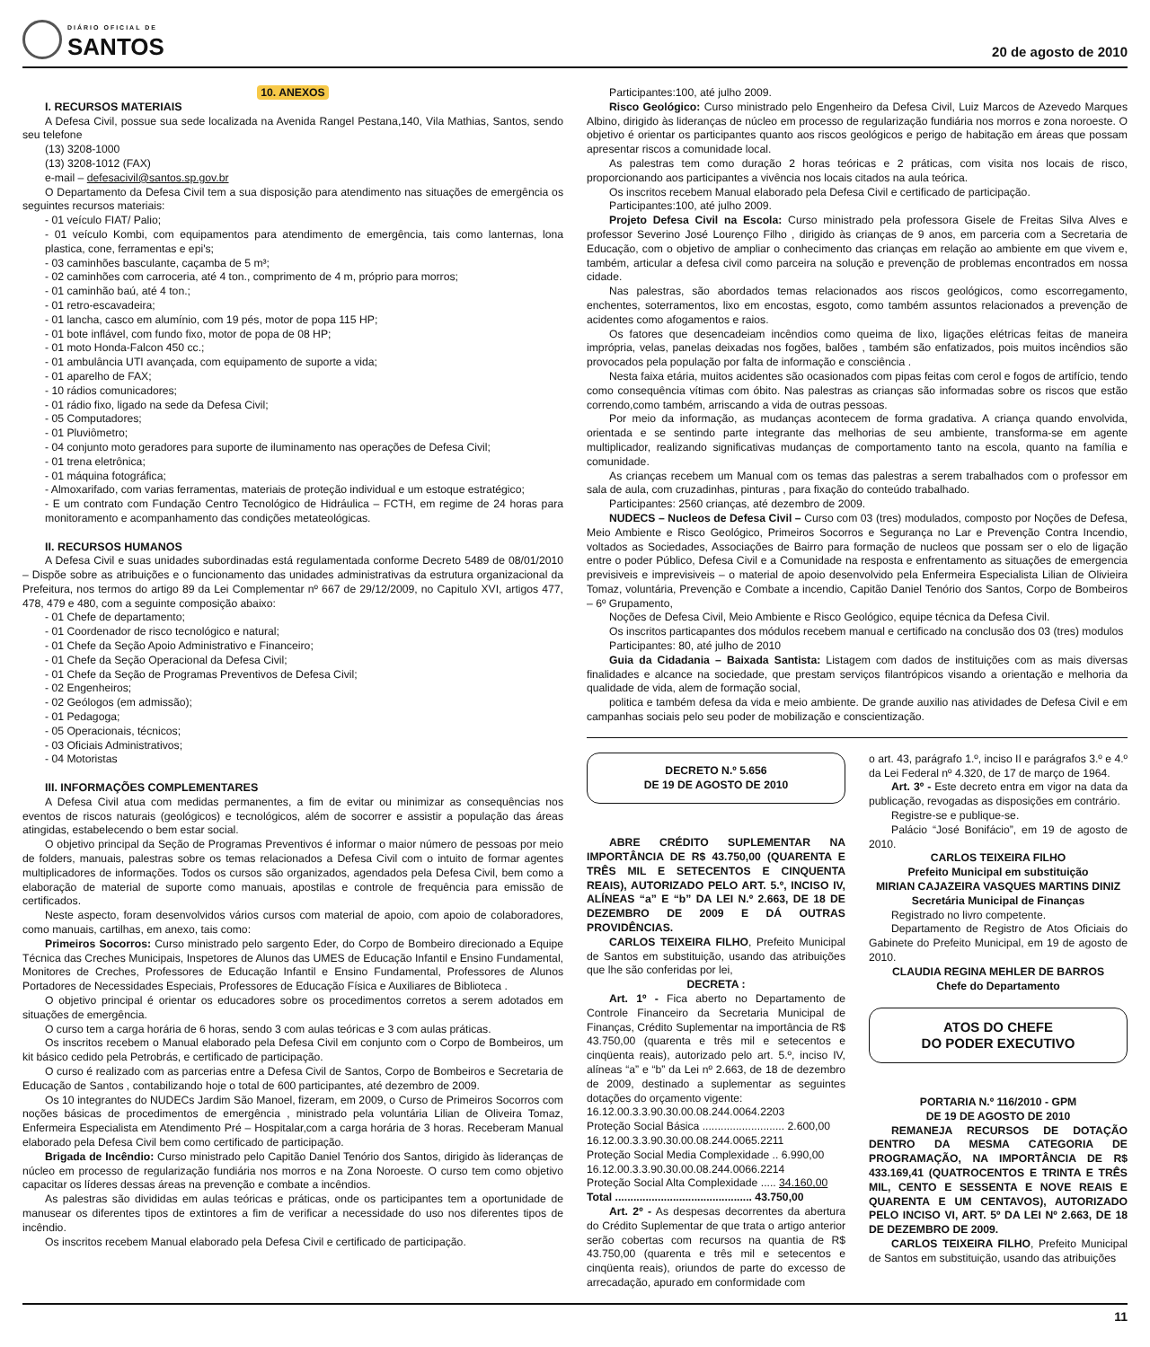DIÁRIO OFICIAL DE
SANTOS
20 de agosto de 2010
10. ANEXOS
I. RECURSOS MATERIAIS
A Defesa Civil, possue sua sede localizada na Avenida Rangel Pestana,140, Vila Mathias, Santos, sendo seu telefone
(13) 3208-1000
(13) 3208-1012 (FAX)
e-mail – defesacivil@santos.sp.gov.br
O Departamento da Defesa Civil tem a sua disposição para atendimento nas situações de emergência os seguintes recursos materiais:
- 01 veículo FIAT/ Palio;
- 01 veículo Kombi, com equipamentos para atendimento de emergência, tais como lanternas, lona plastica, cone, ferramentas e epi's;
- 03 caminhões basculante, caçamba de 5 m³;
- 02 caminhões com carroceria, até 4 ton., comprimento de 4 m, próprio para morros;
- 01 caminhão baú, até 4 ton.;
- 01 retro-escavadeira;
- 01 lancha, casco em alumínio, com 19 pés, motor de popa 115 HP;
- 01 bote inflável, com fundo fixo, motor de popa de 08 HP;
- 01 moto Honda-Falcon 450 cc.;
- 01 ambulância UTI avançada, com equipamento de suporte a vida;
- 01 aparelho de FAX;
- 10 rádios comunicadores;
- 01 rádio fixo, ligado na sede da Defesa Civil;
- 05 Computadores;
- 01 Pluviômetro;
- 04 conjunto moto geradores para suporte de iluminamento nas operações de Defesa Civil;
- 01 trena eletrônica;
- 01 máquina fotográfica;
- Almoxarifado, com varias ferramentas, materiais de proteção individual e um estoque estratégico;
- E um contrato com Fundação Centro Tecnológico de Hidráulica – FCTH, em regime de 24 horas para monitoramento e acompanhamento das condições metateológicas.
II. RECURSOS HUMANOS
A Defesa Civil e suas unidades subordinadas está regulamentada conforme Decreto 5489 de 08/01/2010 – Dispõe sobre as atribuições e o funcionamento das unidades administrativas da estrutura organizacional da Prefeitura, nos termos do artigo 89 da Lei Complementar nº 667 de 29/12/2009, no Capitulo XVI, artigos 477, 478, 479 e 480, com a seguinte composição abaixo:
- 01 Chefe de departamento;
- 01 Coordenador de risco tecnológico e natural;
- 01 Chefe da Seção Apoio Administrativo e Financeiro;
- 01 Chefe da Seção Operacional da Defesa Civil;
- 01 Chefe da Seção de Programas Preventivos de Defesa Civil;
- 02 Engenheiros;
- 02 Geólogos (em admissão);
- 01 Pedagoga;
- 05 Operacionais, técnicos;
- 03 Oficiais Administrativos;
- 04 Motoristas
III. INFORMAÇÕES COMPLEMENTARES
A Defesa Civil atua com medidas permanentes, a fim de evitar ou minimizar as consequências nos eventos de riscos naturais (geológicos) e tecnológicos, além de socorrer e assistir a população das áreas atingidas, estabelecendo o bem estar social.
O objetivo principal da Seção de Programas Preventivos é informar o maior número de pessoas por meio de folders, manuais, palestras sobre os temas relacionados a Defesa Civil com o intuito de formar agentes multiplicadores de informações. Todos os cursos são organizados, agendados pela Defesa Civil, bem como a elaboração de material de suporte como manuais, apostilas e controle de frequência para emissão de certificados.
Neste aspecto, foram desenvolvidos vários cursos com material de apoio, com apoio de colaboradores, como manuais, cartilhas, em anexo, tais como:
Primeiros Socorros: Curso ministrado pelo sargento Eder, do Corpo de Bombeiro direcionado a Equipe Técnica das Creches Municipais, Inspetores de Alunos das UMES de Educação Infantil e Ensino Fundamental, Monitores de Creches, Professores de Educação Infantil e Ensino Fundamental, Professores de Alunos Portadores de Necessidades Especiais, Professores de Educação Física e Auxiliares de Biblioteca .
O objetivo principal é orientar os educadores sobre os procedimentos corretos a serem adotados em situações de emergência.
O curso tem a carga horária de 6 horas, sendo 3 com aulas teóricas e 3 com aulas práticas.
Os inscritos recebem o Manual elaborado pela Defesa Civil em conjunto com o Corpo de Bombeiros, um kit básico cedido pela Petrobrás, e certificado de participação.
O curso é realizado com as parcerias entre a Defesa Civil de Santos, Corpo de Bombeiros e Secretaria de Educação de Santos , contabilizando hoje o total de 600 participantes, até dezembro de 2009.
Os 10 integrantes do NUDECs Jardim São Manoel, fizeram, em 2009, o Curso de Primeiros Socorros com noções básicas de procedimentos de emergência , ministrado pela voluntária Lilian de Oliveira Tomaz, Enfermeira Especialista em Atendimento Pré – Hospitalar,com a carga horária de 3 horas. Receberam Manual elaborado pela Defesa Civil bem como certificado de participação.
Brigada de Incêndio: Curso ministrado pelo Capitão Daniel Tenório dos Santos, dirigido às lideranças de núcleo em processo de regularização fundiária nos morros e na Zona Noroeste. O curso tem como objetivo capacitar os líderes dessas áreas na prevenção e combate a incêndios.
As palestras são divididas em aulas teóricas e práticas, onde os participantes tem a oportunidade de manusear os diferentes tipos de extintores a fim de verificar a necessidade do uso nos diferentes tipos de incêndio.
Os inscritos recebem Manual elaborado pela Defesa Civil e certificado de participação.
Participantes:100, até julho 2009.
Risco Geológico: Curso ministrado pelo Engenheiro da Defesa Civil, Luiz Marcos de Azevedo Marques Albino, dirigido às lideranças de núcleo em processo de regularização fundiária nos morros e zona noroeste. O objetivo é orientar os participantes quanto aos riscos geológicos e perigo de habitação em áreas que possam apresentar riscos a comunidade local.
As palestras tem como duração 2 horas teóricas e 2 práticas, com visita nos locais de risco, proporcionando aos participantes a vivência nos locais citados na aula teórica.
Os inscritos recebem Manual elaborado pela Defesa Civil e certificado de participação.
Participantes:100, até julho 2009.
Projeto Defesa Civil na Escola: Curso ministrado pela professora Gisele de Freitas Silva Alves e professor Severino José Lourenço Filho , dirigido às crianças de 9 anos, em parceria com a Secretaria de Educação, com o objetivo de ampliar o conhecimento das crianças em relação ao ambiente em que vivem e, também, articular a defesa civil como parceira na solução e prevenção de problemas encontrados em nossa cidade.
Nas palestras, são abordados temas relacionados aos riscos geológicos, como escorregamento, enchentes, soterramentos, lixo em encostas, esgoto, como também assuntos relacionados a prevenção de acidentes como afogamentos e raios.
Os fatores que desencadeiam incêndios como queima de lixo, ligações elétricas feitas de maneira imprópria, velas, panelas deixadas nos fogões, balões , também são enfatizados, pois muitos incêndios são provocados pela população por falta de informação e consciência .
Nesta faixa etária, muitos acidentes são ocasionados com pipas feitas com cerol e fogos de artifício, tendo como consequência vítimas com óbito. Nas palestras as crianças são informadas sobre os riscos que estão correndo,como também, arriscando a vida de outras pessoas.
Por meio da informação, as mudanças acontecem de forma gradativa. A criança quando envolvida, orientada e se sentindo parte integrante das melhorias de seu ambiente, transforma-se em agente multiplicador, realizando significativas mudanças de comportamento tanto na escola, quanto na família e comunidade.
As crianças recebem um Manual com os temas das palestras a serem trabalhados com o professor em sala de aula, com cruzadinhas, pinturas , para fixação do conteúdo trabalhado.
Participantes: 2560 crianças, até dezembro de 2009.
NUDECS – Nucleos de Defesa Civil – Curso com 03 (tres) modulados, composto por Noções de Defesa, Meio Ambiente e Risco Geológico, Primeiros Socorros e Segurança no Lar e Prevenção Contra Incendio, voltados as Sociedades, Associações de Bairro para formação de nucleos que possam ser o elo de ligação entre o poder Público, Defesa Civil e a Comunidade na resposta e enfrentamento as situações de emergencia previsiveis e imprevisiveis – o material de apoio desenvolvido pela Enfermeira Especialista Lilian de Olivieira Tomaz, voluntária, Prevenção e Combate a incendio, Capitão Daniel Tenório dos Santos, Corpo de Bombeiros – 6º Grupamento,
Noções de Defesa Civil, Meio Ambiente e Risco Geológico, equipe técnica da Defesa Civil.
Os inscritos particapantes dos módulos recebem manual e certificado na conclusão dos 03 (tres) modulos
Participantes: 80, até julho de 2010
Guia da Cidadania – Baixada Santista: Listagem com dados de instituições com as mais diversas finalidades e alcance na sociedade, que prestam serviços filantrópicos visando a orientação e melhoria da qualidade de vida, alem de formação social,
politica e também defesa da vida e meio ambiente. De grande auxilio nas atividades de Defesa Civil e em campanhas sociais pelo seu poder de mobilização e conscientização.
DECRETO N.º 5.656
DE 19 DE AGOSTO DE 2010
ABRE CRÉDITO SUPLEMENTAR NA IMPORTÂNCIA DE R$ 43.750,00 (QUARENTA E TRÊS MIL E SETECENTOS E CINQUENTA REAIS), AUTORIZADO PELO ART. 5.º, INCISO IV, ALÍNEAS “a” E “b” DA LEI N.º 2.663, DE 18 DE DEZEMBRO DE 2009 E DÁ OUTRAS PROVIDÊNCIAS.
CARLOS TEIXEIRA FILHO, Prefeito Municipal de Santos em substituição, usando das atribuições que lhe são conferidas por lei,
DECRETA :
Art. 1º - Fica aberto no Departamento de Controle Financeiro da Secretaria Municipal de Finanças, Crédito Suplementar na importância de R$ 43.750,00 (quarenta e três mil e setecentos e cinqüenta reais), autorizado pelo art. 5.º, inciso IV, alíneas “a” e “b” da Lei nº 2.663, de 18 de dezembro de 2009, destinado a suplementar as seguintes dotações do orçamento vigente:
16.12.00.3.3.90.30.00.08.244.0064.2203
Proteção Social Básica ........................... 2.600,00
16.12.00.3.3.90.30.00.08.244.0065.2211
Proteção Social Media Complexidade .. 6.990,00
16.12.00.3.3.90.30.00.08.244.0066.2214
Proteção Social Alta Complexidade ..... 34.160,00
Total ............................................. 43.750,00
Art. 2º - As despesas decorrentes da abertura do Crédito Suplementar de que trata o artigo anterior serão cobertas com recursos na quantia de R$ 43.750,00 (quarenta e três mil e setecentos e cinqüenta reais), oriundos de parte do excesso de arrecadação, apurado em conformidade com
o art. 43, parágrafo 1.º, inciso II e parágrafos 3.º e 4.º da Lei Federal nº 4.320, de 17 de março de 1964.
Art. 3º - Este decreto entra em vigor na data da publicação, revogadas as disposições em contrário.
Registre-se e publique-se.
Palácio “José Bonifácio”, em 19 de agosto de 2010.
CARLOS TEIXEIRA FILHO
Prefeito Municipal em substituição
MIRIAN CAJAZEIRA VASQUES MARTINS DINIZ
Secretária Municipal de Finanças
Registrado no livro competente.
Departamento de Registro de Atos Oficiais do Gabinete do Prefeito Municipal, em 19 de agosto de 2010.
CLAUDIA REGINA MEHLER DE BARROS
Chefe do Departamento
ATOS DO CHEFE
DO PODER EXECUTIVO
PORTARIA N.º 116/2010 - GPM
DE 19 DE AGOSTO DE 2010
REMANEJA RECURSOS DE DOTAÇÃO DENTRO DA MESMA CATEGORIA DE PROGRAMAÇÃO, NA IMPORTÂNCIA DE R$ 433.169,41 (QUATROCENTOS E TRINTA E TRÊS MIL, CENTO E SESSENTA E NOVE REAIS E QUARENTA E UM CENTAVOS), AUTORIZADO PELO INCISO VI, ART. 5º DA LEI Nº 2.663, DE 18 DE DEZEMBRO DE 2009.
CARLOS TEIXEIRA FILHO, Prefeito Municipal de Santos em substituição, usando das atribuições
11